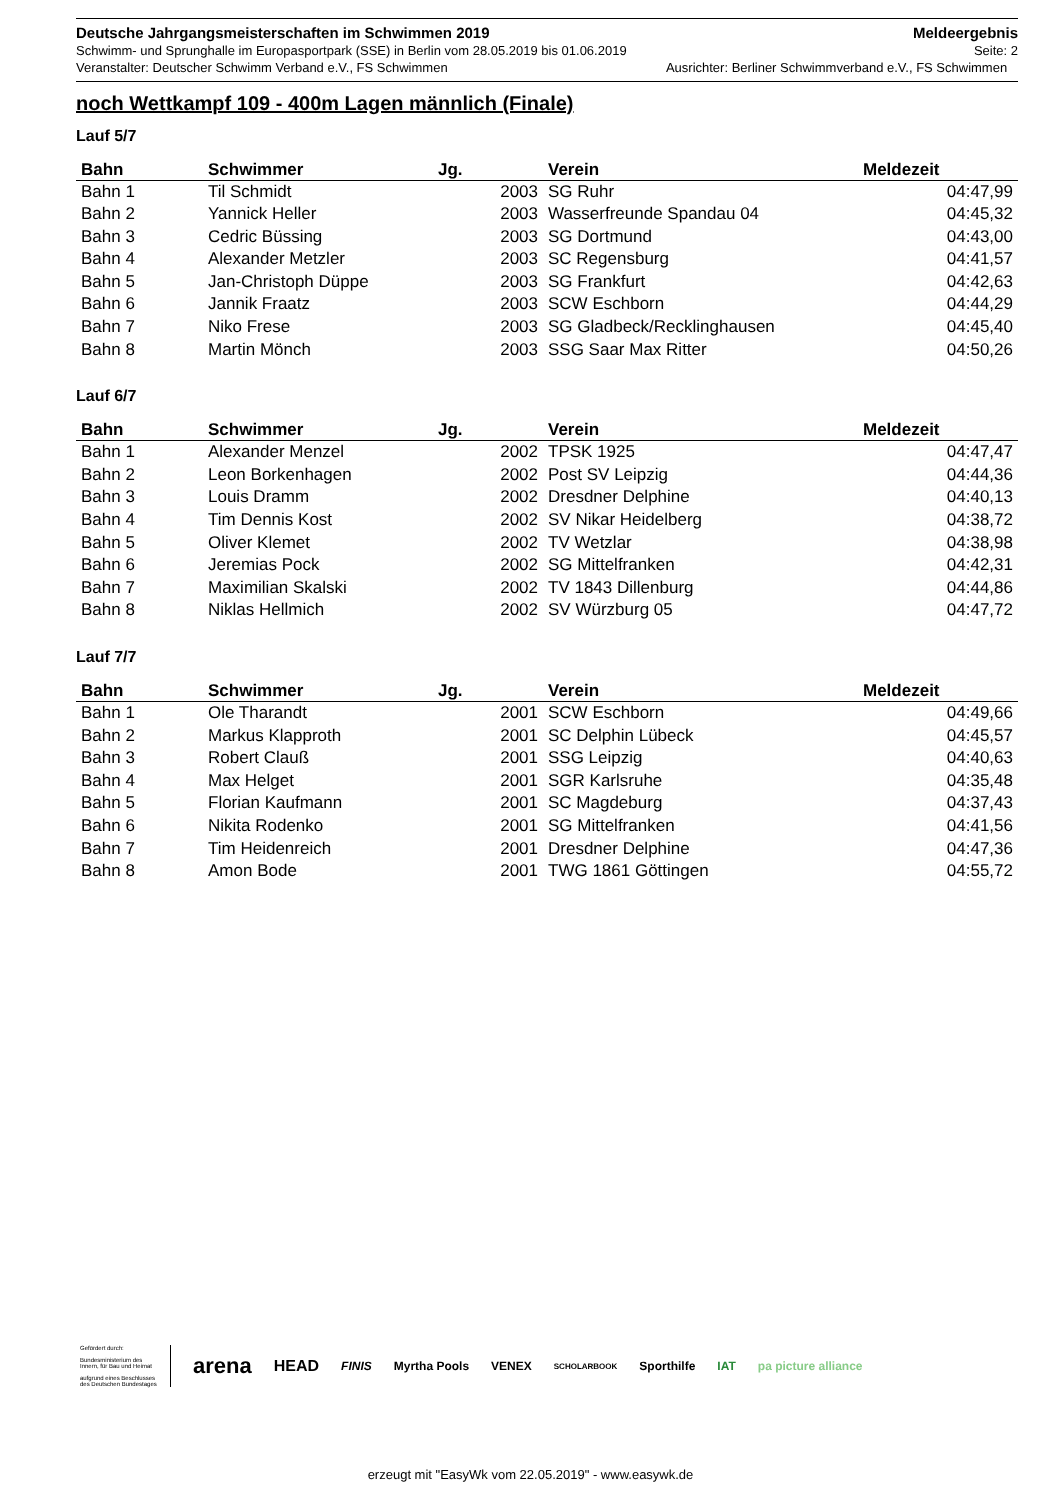Deutsche Jahrgangsmeisterschaften im Schwimmen 2019 Meldeergebnis
Schwimm- und Sprunghalle im Europasportpark (SSE) in Berlin vom 28.05.2019 bis 01.06.2019 Seite: 2
Veranstalter: Deutscher Schwimm Verband e.V., FS Schwimmen Ausrichter: Berliner Schwimmverband e.V., FS Schwimmen
noch Wettkampf 109 - 400m Lagen männlich (Finale)
Lauf 5/7
| Bahn | Schwimmer | Jg. | Verein | Meldezeit |
| --- | --- | --- | --- | --- |
| Bahn 1 | Til Schmidt | 2003 | SG Ruhr | 04:47,99 |
| Bahn 2 | Yannick Heller | 2003 | Wasserfreunde Spandau 04 | 04:45,32 |
| Bahn 3 | Cedric Büssing | 2003 | SG Dortmund | 04:43,00 |
| Bahn 4 | Alexander Metzler | 2003 | SC Regensburg | 04:41,57 |
| Bahn 5 | Jan-Christoph Düppe | 2003 | SG Frankfurt | 04:42,63 |
| Bahn 6 | Jannik Fraatz | 2003 | SCW Eschborn | 04:44,29 |
| Bahn 7 | Niko Frese | 2003 | SG Gladbeck/Recklinghausen | 04:45,40 |
| Bahn 8 | Martin Mönch | 2003 | SSG Saar Max Ritter | 04:50,26 |
Lauf 6/7
| Bahn | Schwimmer | Jg. | Verein | Meldezeit |
| --- | --- | --- | --- | --- |
| Bahn 1 | Alexander Menzel | 2002 | TPSK 1925 | 04:47,47 |
| Bahn 2 | Leon Borkenhagen | 2002 | Post SV Leipzig | 04:44,36 |
| Bahn 3 | Louis Dramm | 2002 | Dresdner Delphine | 04:40,13 |
| Bahn 4 | Tim Dennis Kost | 2002 | SV Nikar Heidelberg | 04:38,72 |
| Bahn 5 | Oliver Klemet | 2002 | TV Wetzlar | 04:38,98 |
| Bahn 6 | Jeremias Pock | 2002 | SG Mittelfranken | 04:42,31 |
| Bahn 7 | Maximilian Skalski | 2002 | TV 1843 Dillenburg | 04:44,86 |
| Bahn 8 | Niklas Hellmich | 2002 | SV Würzburg 05 | 04:47,72 |
Lauf 7/7
| Bahn | Schwimmer | Jg. | Verein | Meldezeit |
| --- | --- | --- | --- | --- |
| Bahn 1 | Ole Tharandt | 2001 | SCW Eschborn | 04:49,66 |
| Bahn 2 | Markus Klapproth | 2001 | SC Delphin Lübeck | 04:45,57 |
| Bahn 3 | Robert Clauß | 2001 | SSG Leipzig | 04:40,63 |
| Bahn 4 | Max Helget | 2001 | SGR Karlsruhe | 04:35,48 |
| Bahn 5 | Florian Kaufmann | 2001 | SC Magdeburg | 04:37,43 |
| Bahn 6 | Nikita Rodenko | 2001 | SG Mittelfranken | 04:41,56 |
| Bahn 7 | Tim Heidenreich | 2001 | Dresdner Delphine | 04:47,36 |
| Bahn 8 | Amon Bode | 2001 | TWG 1861 Göttingen | 04:55,72 |
Gefördert durch:
Bundesministerium des Innern, für Bau und Heimat
aufgrund eines Beschlusses des Deutschen Bundestages
arena HEAD FINIS Myrtha Pools VENEX SCHOLARBOOK Sporthilfe IAT pa picture alliance
erzeugt mit "EasyWk vom 22.05.2019" - www.easywk.de